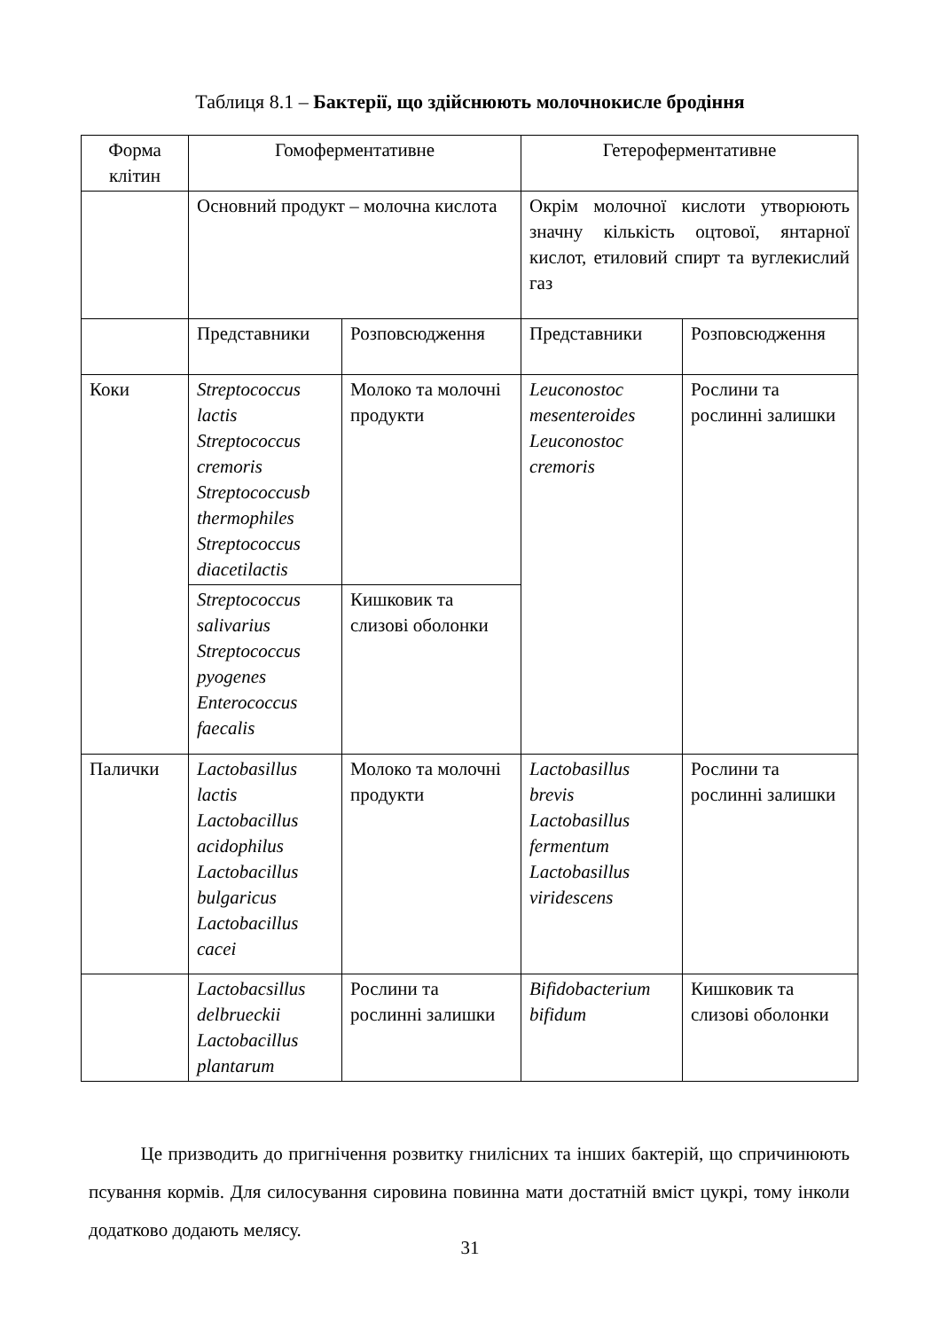Таблиця 8.1 – Бактерії, що здійснюють молочнокисле бродіння
| Форма клітин | Гомоферментативне | | Гетероферментативне | |
| | Основний продукт – молочна кислота | | Окрім молочної кислоти утворюють значну кількість оцтової, янтарної кислот, етиловий спирт та вуглекислий газ | |
| | Представники | Розповсюдження | Представники | Розповсюдження |
| Коки | Streptococcus lactis Streptococcus cremoris Streptococcusb thermophiles Streptococcus diacetilactis | Молоко та молочні продукти | Leuconostoc mesenteroides Leuconostoc cremoris | Рослини та рослинні залишки |
| | Streptococcus salivarius Streptococcus pyogenes Enterococcus faecalis | Кишковик та слизові оболонки | | |
| Палички | Lactobasillus lactis Lactobacillus acidophilus Lactobacillus bulgaricus Lactobacillus cacei | Молоко та молочні продукти | Lactobasillus brevis Lactobasillus fermentum Lactobasillus viridescens | Рослини та рослинні залишки |
| | Lactobacsillus delbrueckii Lactobacillus plantarum | Рослини та рослинні залишки | Bifidobacterium bifidum | Кишковик та слизові оболонки |
Це призводить до пригнічення розвитку гнилісних та інших бактерій, що спричинюють псування кормів. Для силосування сировина повинна мати достатній вміст цукрі, тому інколи додатково додають мелясу.
31